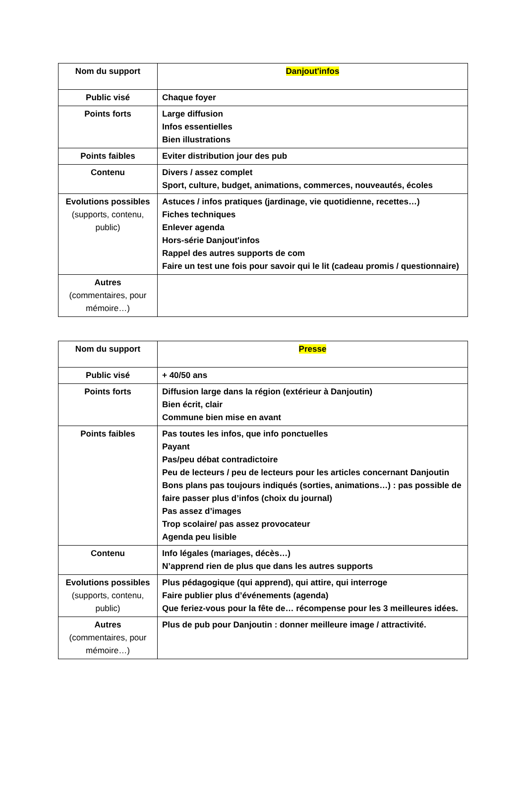| Nom du support | Danjout'infos |
| Public visé | Chaque foyer |
| Points forts | Large diffusion Infos essentielles Bien illustrations |
| Points faibles | Eviter distribution jour des pub |
| Contenu | Divers / assez complet Sport, culture, budget, animations, commerces, nouveautés, écoles |
| Evolutions possibles (supports, contenu, public) | Astuces / infos pratiques (jardinage, vie quotidienne, recettes…) Fiches techniques Enlever agenda Hors-série Danjout'infos Rappel des autres supports de com Faire un test une fois pour savoir qui le lit (cadeau promis / questionnaire) |
| Autres (commentaires, pour mémoire…) | |
| Nom du support | Presse |
| Public visé | + 40/50 ans |
| Points forts | Diffusion large dans la région (extérieur à Danjoutin) Bien écrit, clair Commune bien mise en avant |
| Points faibles | Pas toutes les infos, que info ponctuelles Payant Pas/peu débat contradictoire Peu de lecteurs / peu de lecteurs pour les articles concernant Danjoutin Bons plans pas toujours indiqués (sorties, animations…) : pas possible de faire passer plus d’infos (choix du journal) Pas assez d’images Trop scolaire/ pas assez provocateur Agenda peu lisible |
| Contenu | Info légales (mariages, décès…) N’apprend rien de plus que dans les autres supports |
| Evolutions possibles (supports, contenu, public) | Plus pédagogique (qui apprend), qui attire, qui interroge Faire publier plus d’événements (agenda) Que feriez-vous pour la fête de… récompense pour les 3 meilleures idées. |
| Autres (commentaires, pour mémoire…) | Plus de pub pour Danjoutin : donner meilleure image / attractivité. |